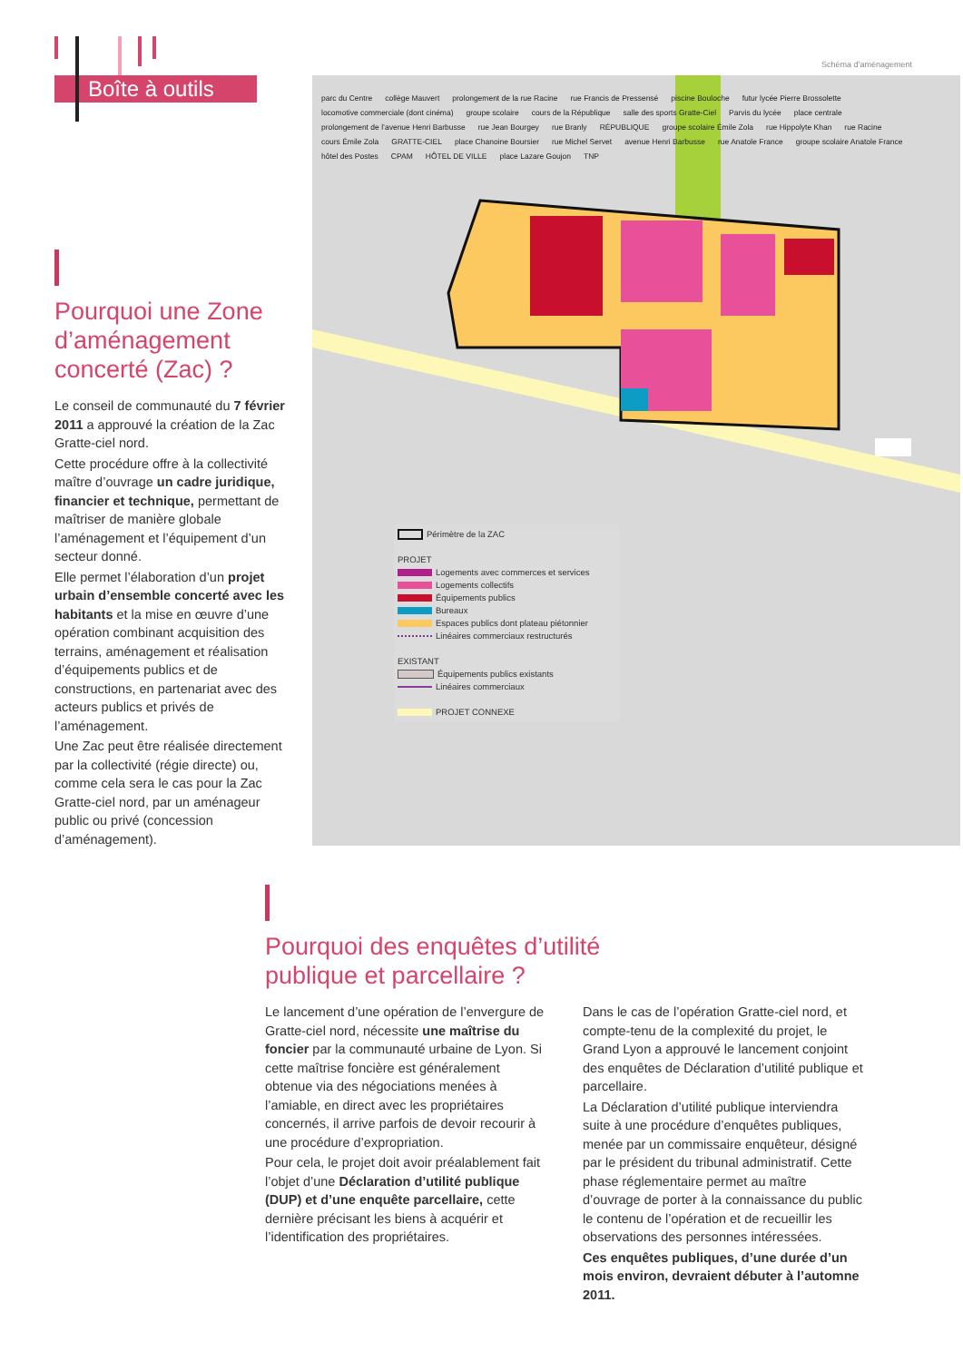Boîte à outils
Pourquoi une Zone d’aménagement concerté (Zac) ?
Le conseil de communauté du 7 février 2011 a approuvé la création de la Zac Gratte-ciel nord.
Cette procédure offre à la collectivité maître d’ouvrage un cadre juridique, financier et technique, permettant de maîtriser de manière globale l’aménagement et l’équipement d’un secteur donné.
Elle permet l’élaboration d’un projet urbain d’ensemble concerté avec les habitants et la mise en œuvre d’une opération combinant acquisition des terrains, aménagement et réalisation d’équipements publics et de constructions, en partenariat avec des acteurs publics et privés de l’aménagement.
Une Zac peut être réalisée directement par la collectivité (régie directe) ou, comme cela sera le cas pour la Zac Gratte-ciel nord, par un aménageur public ou privé (concession d’aménagement).
Schéma d’aménagement
parc du Centre collège Mauvert prolongement de la rue Racine rue Francis de Pressensé piscine Bouloche futur lycée Pierre Brossolette locomotive commerciale (dont cinéma) groupe scolaire cours de la République salle des sports Gratte-Ciel Parvis du lycée place centrale prolongement de l’avenue Henri Barbusse rue Jean Bourgey rue Branly RÉPUBLIQUE groupe scolaire Émile Zola rue Hippolyte Khan rue Racine cours Émile Zola GRATTE-CIEL place Chanoine Boursier rue Michel Servet avenue Henri Barbusse rue Anatole France groupe scolaire Anatole France hôtel des Postes CPAM HÔTEL DE VILLE place Lazare Goujon TNP
Périmètre de la ZAC
PROJET
Logements avec commerces et services
Logements collectifs
Équipements publics
Bureaux
Espaces publics dont plateau piétonnier
Linéaires commerciaux restructurés
EXISTANT
Équipements publics existants
Linéaires commerciaux
PROJET CONNEXE
Pourquoi des enquêtes d’utilité publique et parcellaire ?
Le lancement d’une opération de l’envergure de Gratte-ciel nord, nécessite une maîtrise du foncier par la communauté urbaine de Lyon. Si cette maîtrise foncière est généralement obtenue via des négociations menées à l’amiable, en direct avec les propriétaires concernés, il arrive parfois de devoir recourir à une procédure d’expropriation.
Pour cela, le projet doit avoir préalablement fait l’objet d’une Déclaration d’utilité publique (DUP) et d’une enquête parcellaire, cette dernière précisant les biens à acquérir et l’identification des propriétaires.
Dans le cas de l’opération Gratte-ciel nord, et compte-tenu de la complexité du projet, le Grand Lyon a approuvé le lancement conjoint des enquêtes de Déclaration d’utilité publique et parcellaire.
La Déclaration d’utilité publique interviendra suite à une procédure d’enquêtes publiques, menée par un commissaire enquêteur, désigné par le président du tribunal administratif. Cette phase réglementaire permet au maître d’ouvrage de porter à la connaissance du public le contenu de l’opération et de recueillir les observations des personnes intéressées.
Ces enquêtes publiques, d’une durée d’un mois environ, devraient débuter à l’automne 2011.